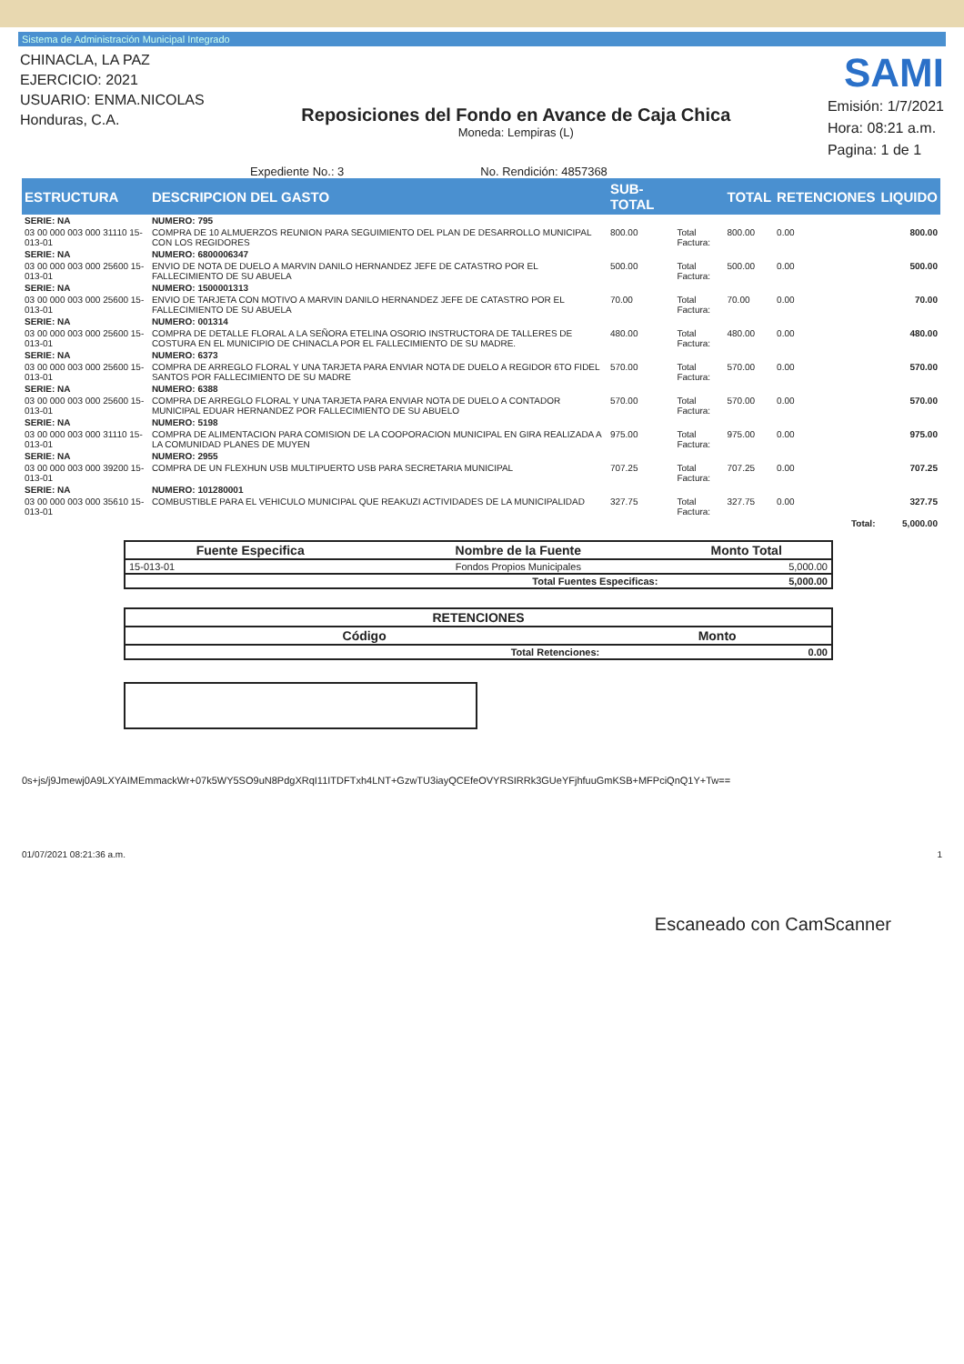Sistema de Administración Municipal Integrado
CHINACLA, LA PAZ
EJERCICIO: 2021
USUARIO: ENMA.NICOLAS
Honduras, C.A.
Reposiciones del Fondo en Avance de Caja Chica
Moneda: Lempiras (L)
SAMI
Emisión: 1/7/2021
Hora: 08:21 a.m.
Pagina: 1 de 1
Expediente No.: 3 No. Rendición: 4857368
| ESTRUCTURA | DESCRIPCION DEL GASTO | SUB-TOTAL | | TOTAL | RETENCIONES | LIQUIDO |
| --- | --- | --- | --- | --- | --- | --- |
| SERIE: NA | NUMERO: 795 | | | | | |
| 03 00 000 003 000 31110 15-013-01 | COMPRA DE 10 ALMUERZOS REUNION PARA SEGUIMIENTO DEL PLAN DE DESARROLLO MUNICIPAL CON LOS REGIDORES | 800.00 | Total Factura: | 800.00 | 0.00 | 800.00 |
| SERIE: NA | NUMERO: 6800006347 | | | | | |
| 03 00 000 003 000 25600 15-013-01 | ENVIO DE NOTA DE DUELO A MARVIN DANILO HERNANDEZ JEFE DE CATASTRO POR EL FALLECIMIENTO DE SU ABUELA | 500.00 | Total Factura: | 500.00 | 0.00 | 500.00 |
| SERIE: NA | NUMERO: 1500001313 | | | | | |
| 03 00 000 003 000 25600 15-013-01 | ENVIO DE TARJETA CON MOTIVO A MARVIN DANILO HERNANDEZ JEFE DE CATASTRO POR EL FALLECIMIENTO DE SU ABUELA | 70.00 | Total Factura: | 70.00 | 0.00 | 70.00 |
| SERIE: NA | NUMERO: 001314 | | | | | |
| 03 00 000 003 000 25600 15-013-01 | COMPRA DE DETALLE FLORAL A LA SEÑORA ETELINA OSORIO INSTRUCTORA DE TALLERES DE COSTURA EN EL MUNICIPIO DE CHINACLA POR EL FALLECIMIENTO DE SU MADRE. | 480.00 | Total Factura: | 480.00 | 0.00 | 480.00 |
| SERIE: NA | NUMERO: 6373 | | | | | |
| 03 00 000 003 000 25600 15-013-01 | COMPRA DE ARREGLO FLORAL Y UNA TARJETA PARA ENVIAR NOTA DE DUELO A REGIDOR 6TO FIDEL SANTOS POR FALLECIMIENTO DE SU MADRE | 570.00 | Total Factura: | 570.00 | 0.00 | 570.00 |
| SERIE: NA | NUMERO: 6388 | | | | | |
| 03 00 000 003 000 25600 15-013-01 | COMPRA DE ARREGLO FLORAL Y UNA TARJETA PARA ENVIAR NOTA DE DUELO A CONTADOR MUNICIPAL EDUAR HERNANDEZ POR FALLECIMIENTO DE SU ABUELO | 570.00 | Total Factura: | 570.00 | 0.00 | 570.00 |
| SERIE: NA | NUMERO: 5198 | | | | | |
| 03 00 000 003 000 31110 15-013-01 | COMPRA DE ALIMENTACION PARA COMISION DE LA COOPORACION MUNICIPAL EN GIRA REALIZADA A LA COMUNIDAD PLANES DE MUYEN | 975.00 | Total Factura: | 975.00 | 0.00 | 975.00 |
| SERIE: NA | NUMERO: 2955 | | | | | |
| 03 00 000 003 000 39200 15-013-01 | COMPRA DE UN FLEXHUN USB MULTIPUERTO USB PARA SECRETARIA MUNICIPAL | 707.25 | Total Factura: | 707.25 | 0.00 | 707.25 |
| SERIE: NA | NUMERO: 101280001 | | | | | |
| 03 00 000 003 000 35610 15-013-01 | COMBUSTIBLE PARA EL VEHICULO MUNICIPAL QUE REAKUZI ACTIVIDADES DE LA MUNICIPALIDAD | 327.75 | Total Factura: | 327.75 | 0.00 | 327.75 |
| | | | | | Total: | 5,000.00 |
| Fuente Especifica | Nombre de la Fuente | Monto Total |
| --- | --- | --- |
| 15-013-01 | Fondos Propios Municipales | 5,000.00 |
| | Total Fuentes Especificas: | 5,000.00 |
| RETENCIONES | |
| --- | --- |
| Código | Monto |
| Total Retenciones: | 0.00 |
0s+js/j9Jmewj0A9LXYAIMEmmackWr+07k5WY5SO9uN8PdgXRqI11ITDFTxh4LNT+GzwTU3iayQCEfeOVYRSIRRk3GUeYFjhfuuGmKSB+MFPciQnQ1Y+Tw==
01/07/2021 08:21:36 a.m. 1
Escaneado con CamScanner